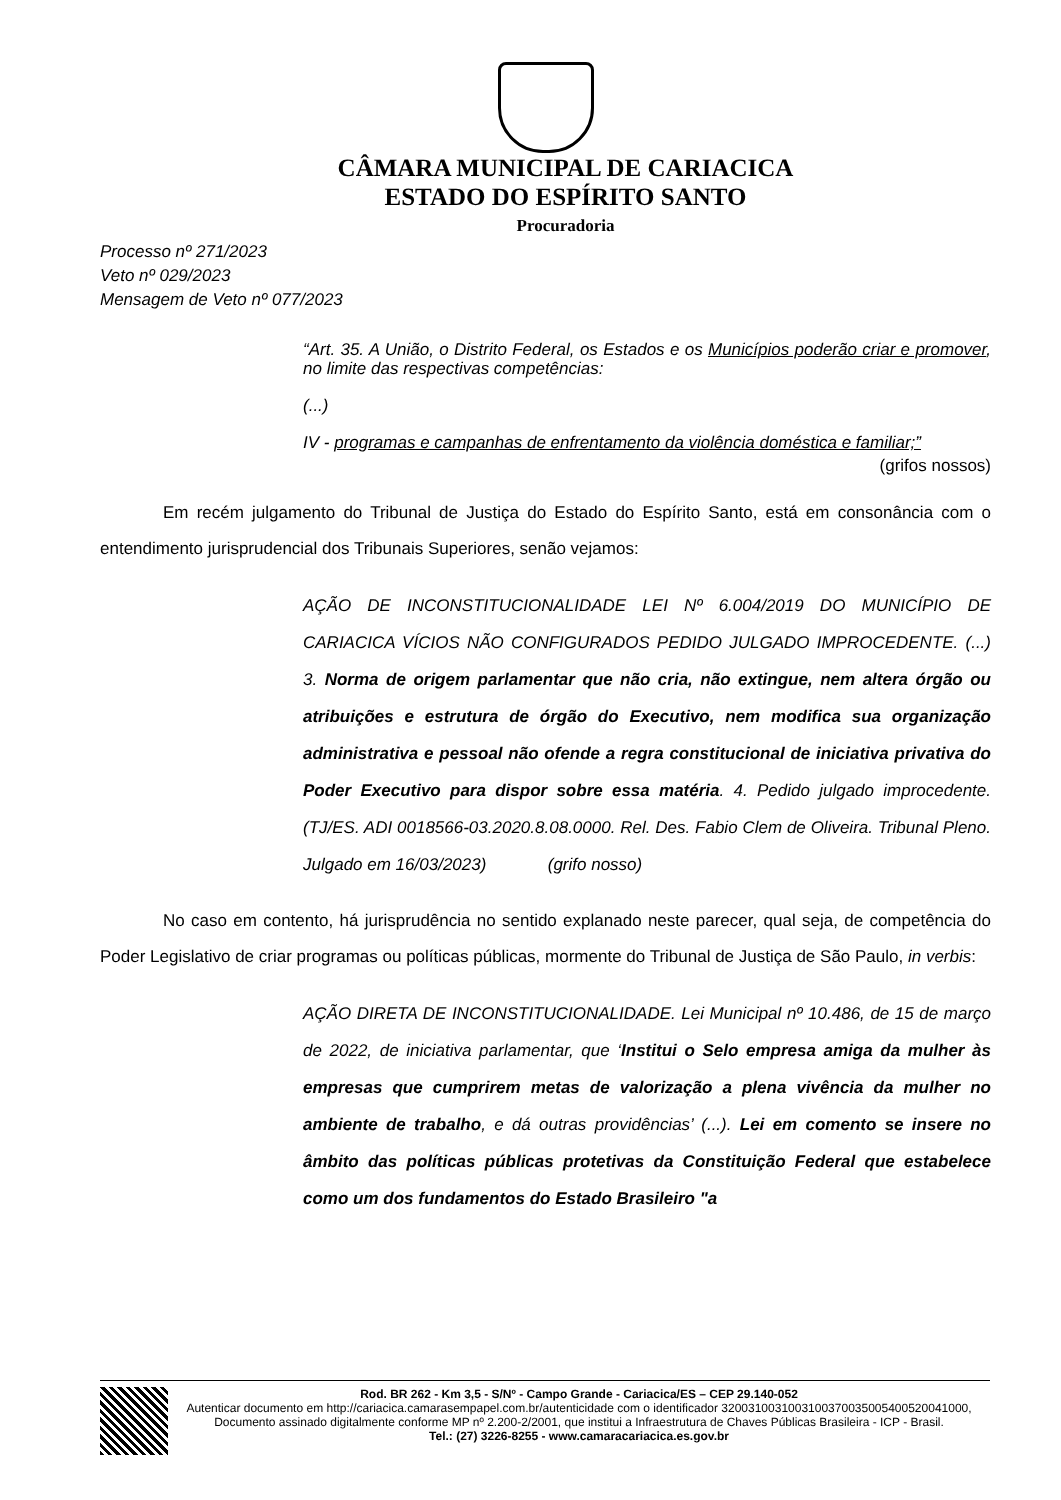CÂMARA MUNICIPAL DE CARIACICA
ESTADO DO ESPÍRITO SANTO
Procuradoria
Processo nº 271/2023
Veto nº 029/2023
Mensagem de Veto nº 077/2023
“Art. 35. A União, o Distrito Federal, os Estados e os Municípios poderão criar e promover, no limite das respectivas competências:
(...)
IV - programas e campanhas de enfrentamento da violência doméstica e familiar;”
(grifos nossos)
Em recém julgamento do Tribunal de Justiça do Estado do Espírito Santo, está em consonância com o entendimento jurisprudencial dos Tribunais Superiores, senão vejamos:
AÇÃO DE INCONSTITUCIONALIDADE LEI Nº 6.004/2019 DO MUNICÍPIO DE CARIACICA VÍCIOS NÃO CONFIGURADOS PEDIDO JULGADO IMPROCEDENTE. (...) 3. Norma de origem parlamentar que não cria, não extingue, nem altera órgão ou atribuições e estrutura de órgão do Executivo, nem modifica sua organização administrativa e pessoal não ofende a regra constitucional de iniciativa privativa do Poder Executivo para dispor sobre essa matéria. 4. Pedido julgado improcedente. (TJ/ES. ADI 0018566-03.2020.8.08.0000. Rel. Des. Fabio Clem de Oliveira. Tribunal Pleno. Julgado em 16/03/2023) (grifo nosso)
No caso em contento, há jurisprudência no sentido explanado neste parecer, qual seja, de competência do Poder Legislativo de criar programas ou políticas públicas, mormente do Tribunal de Justiça de São Paulo, in verbis:
AÇÃO DIRETA DE INCONSTITUCIONALIDADE. Lei Municipal nº 10.486, de 15 de março de 2022, de iniciativa parlamentar, que ‘Institui o Selo empresa amiga da mulher às empresas que cumprirem metas de valorização a plena vivência da mulher no ambiente de trabalho, e dá outras providências’ (...). Lei em comento se insere no âmbito das políticas públicas protetivas da Constituição Federal que estabelece como um dos fundamentos do Estado Brasileiro "a
Rod. BR 262 - Km 3,5 - S/Nº - Campo Grande - Cariacica/ES – CEP 29.140-052
Autenticar documento em http://cariacica.camarasempapel.com.br/autenticidade com o identificador 3200310031003100370035005400520041000, Documento assinado digitalmente conforme MP nº 2.200-2/2001, que institui a Infraestrutura de Chaves Públicas Brasileira - ICP - Brasil.
Tel.: (27) 3226-8255 - www.camaracariacica.es.gov.br